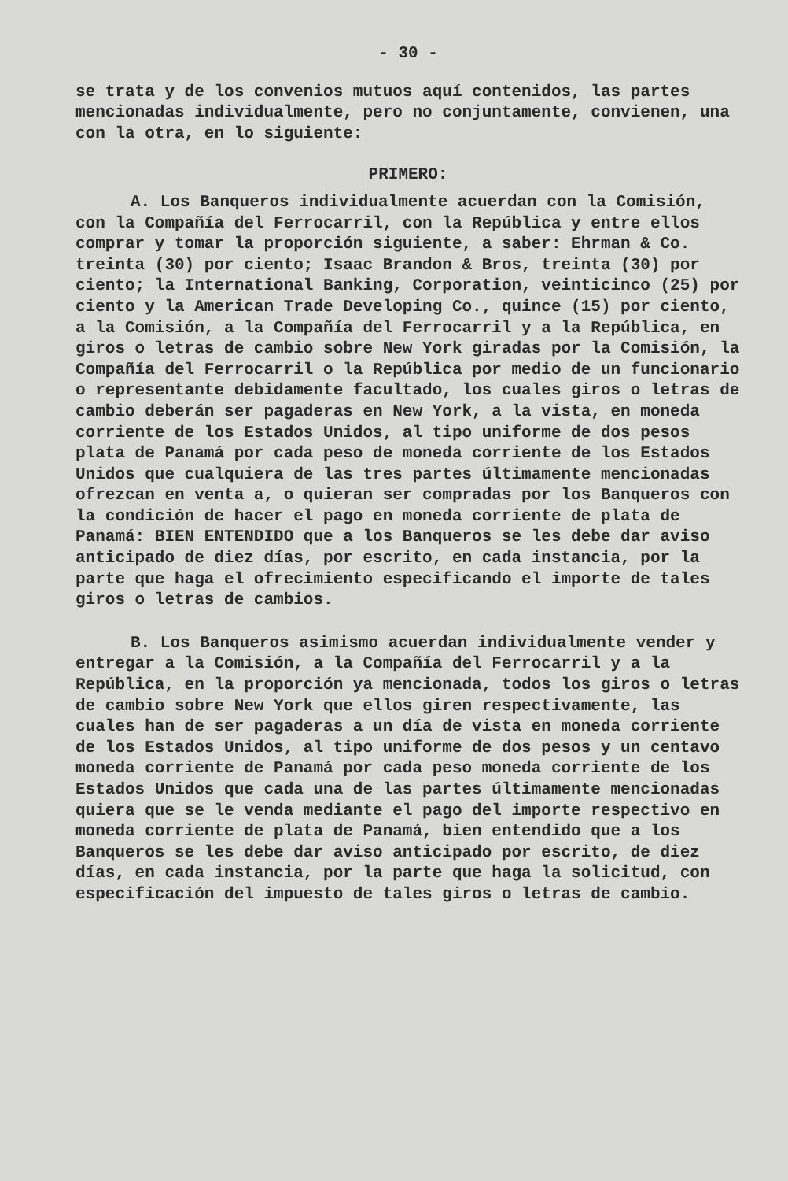- 30 -
se trata y de los convenios mutuos aquí contenidos, las partes mencionadas individualmente, pero no conjuntamente, convienen, una con la otra, en lo siguiente:
PRIMERO:
A. Los Banqueros individualmente acuerdan con la Comisión, con la Compañía del Ferrocarril, con la República y entre ellos comprar y tomar la proporción siguiente, a saber: Ehrman & Co. treinta (30) por ciento; Isaac Brandon & Bros, treinta (30) por ciento; la International Banking, Corporation, veinticinco (25) por ciento y la American Trade Developing Co., quince (15) por ciento, a la Comisión, a la Compañía del Ferrocarril y a la República, en giros o letras de cambio sobre New York giradas por la Comisión, la Compañía del Ferrocarril o la República por medio de un funcionario o representante debidamente facultado, los cuales giros o letras de cambio deberán ser pagaderas en New York, a la vista, en moneda corriente de los Estados Unidos, al tipo uniforme de dos pesos plata de Panamá por cada peso de moneda corriente de los Estados Unidos que cualquiera de las tres partes últimamente mencionadas ofrezcan en venta a, o quieran ser compradas por los Banqueros con la condición de hacer el pago en moneda corriente de plata de Panamá: BIEN ENTENDIDO que a los Banqueros se les debe dar aviso anticipado de diez días, por escrito, en cada instancia, por la parte que haga el ofrecimiento especificando el importe de tales giros o letras de cambios.
B. Los Banqueros asimismo acuerdan individualmente vender y entregar a la Comisión, a la Compañía del Ferrocarril y a la República, en la proporción ya mencionada, todos los giros o letras de cambio sobre New York que ellos giren respectivamente, las cuales han de ser pagaderas a un día de vista en moneda corriente de los Estados Unidos, al tipo uniforme de dos pesos y un centavo moneda corriente de Panamá por cada peso moneda corriente de los Estados Unidos que cada una de las partes últimamente mencionadas quiera que se le venda mediante el pago del importe respectivo en moneda corriente de plata de Panamá, bien entendido que a los Banqueros se les debe dar aviso anticipado por escrito, de diez días, en cada instancia, por la parte que haga la solicitud, con especificación del impuesto de tales giros o letras de cambio.